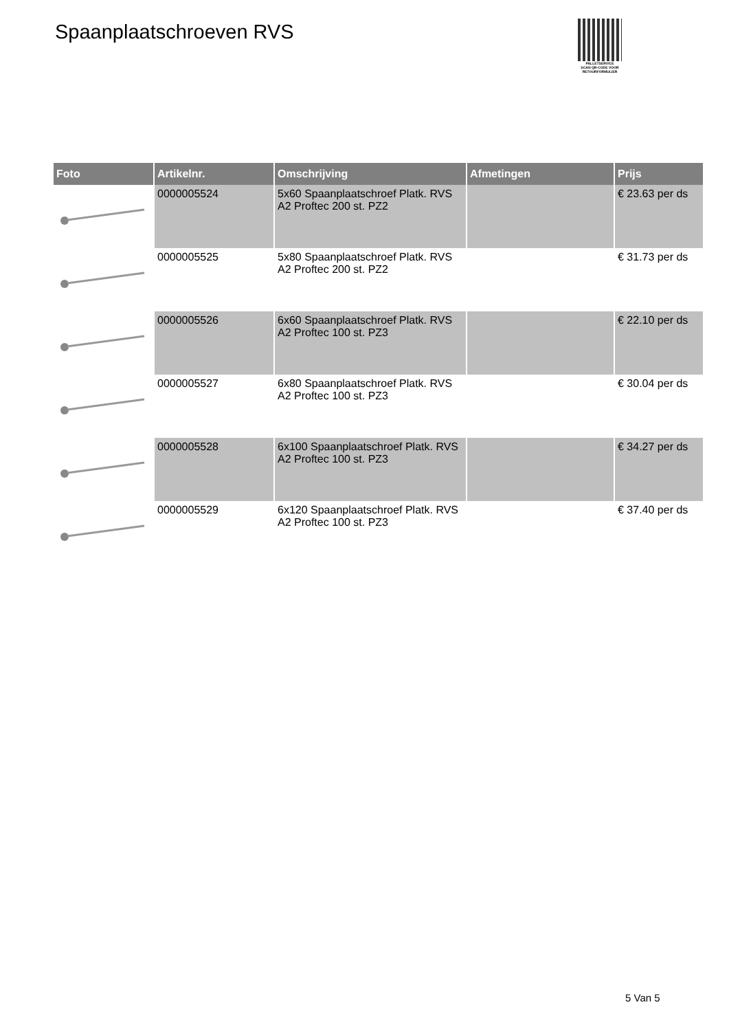Spaanplaatschroeven RVS
PALLETSERVICE
SCAN QR-CODE VOOR
RETOURFORMULIER
| Foto | Artikelnr. | Omschrijving | Afmetingen | Prijs |
| --- | --- | --- | --- | --- |
| | 0000005524 | 5x60 Spaanplaatschroef Platk. RVS A2 Proftec 200 st. PZ2 | | € 23.63 per ds |
| | 0000005525 | 5x80 Spaanplaatschroef Platk. RVS A2 Proftec 200 st. PZ2 | | € 31.73 per ds |
| | 0000005526 | 6x60 Spaanplaatschroef Platk. RVS A2 Proftec 100 st. PZ3 | | € 22.10 per ds |
| | 0000005527 | 6x80 Spaanplaatschroef Platk. RVS A2 Proftec 100 st. PZ3 | | € 30.04 per ds |
| | 0000005528 | 6x100 Spaanplaatschroef Platk. RVS A2 Proftec 100 st. PZ3 | | € 34.27 per ds |
| | 0000005529 | 6x120 Spaanplaatschroef Platk. RVS A2 Proftec 100 st. PZ3 | | € 37.40 per ds |
5 Van 5